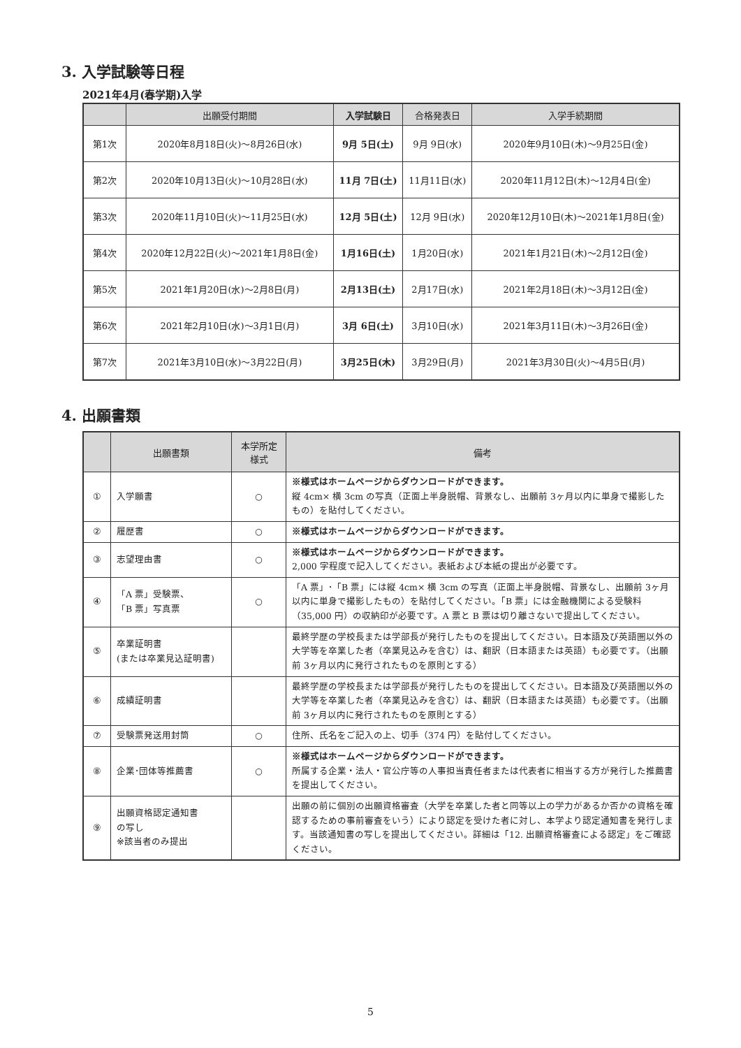3. 入学試験等日程
2021年4月(春学期)入学
| | 出願受付期間 | 入学試験日 | 合格発表日 | 入学手続期間 |
| --- | --- | --- | --- | --- |
| 第1次 | 2020年8月18日(火)〜8月26日(水) | 9月 5日(土) | 9月 9日(水) | 2020年9月10日(木)〜9月25日(金) |
| 第2次 | 2020年10月13日(火)〜10月28日(水) | 11月 7日(土) | 11月11日(水) | 2020年11月12日(木)〜12月4日(金) |
| 第3次 | 2020年11月10日(火)〜11月25日(水) | 12月 5日(土) | 12月 9日(水) | 2020年12月10日(木)〜2021年1月8日(金) |
| 第4次 | 2020年12月22日(火)〜2021年1月8日(金) | 1月16日(土) | 1月20日(水) | 2021年1月21日(木)〜2月12日(金) |
| 第5次 | 2021年1月20日(水)〜2月8日(月) | 2月13日(土) | 2月17日(水) | 2021年2月18日(木)〜3月12日(金) |
| 第6次 | 2021年2月10日(水)〜3月1日(月) | 3月 6日(土) | 3月10日(水) | 2021年3月11日(木)〜3月26日(金) |
| 第7次 | 2021年3月10日(水)〜3月22日(月) | 3月25日(木) | 3月29日(月) | 2021年3月30日(火)〜4月5日(月) |
4. 出願書類
| | 出願書類 | 本学所定 様式 | 備考 |
| --- | --- | --- | --- |
| ① | 入学願書 | ○ | ※様式はホームページからダウンロードができます。 縦 4cm× 横 3cm の写真（正面上半身脱帽、背景なし、出願前 3ヶ月以内に単身で撮影したもの）を貼付してください。 |
| ② | 履歴書 | ○ | ※様式はホームページからダウンロードができます。 |
| ③ | 志望理由書 | ○ | ※様式はホームページからダウンロードができます。 2,000 字程度で記入してください。表紙および本紙の提出が必要です。 |
| ④ | 「A 票」受験票、 「B 票」写真票 | ○ | 「A 票」･「B 票」には縦 4cm× 横 3cm の写真（正面上半身脱帽、背景なし、出願前 3ヶ月以内に単身で撮影したもの）を貼付してください。「B 票」には金融機関による受験料（35,000 円）の収納印が必要です。A 票と B 票は切り離さないで提出してください。 |
| ⑤ | 卒業証明書 (または卒業見込証明書) | | 最終学歴の学校長または学部長が発行したものを提出してください。日本語及び英語圏以外の大学等を卒業した者（卒業見込みを含む）は、翻訳（日本語または英語）も必要です。（出願前 3ヶ月以内に発行されたものを原則とする） |
| ⑥ | 成績証明書 | | 最終学歴の学校長または学部長が発行したものを提出してください。日本語及び英語圏以外の大学等を卒業した者（卒業見込みを含む）は、翻訳（日本語または英語）も必要です。（出願前 3ヶ月以内に発行されたものを原則とする） |
| ⑦ | 受験票発送用封筒 | ○ | 住所、氏名をご記入の上、切手（374 円）を貼付してください。 |
| ⑧ | 企業･団体等推薦書 | ○ | ※様式はホームページからダウンロードができます。 所属する企業・法人・官公庁等の人事担当責任者または代表者に相当する方が発行した推薦書を提出してください。 |
| ⑨ | 出願資格認定通知書 の写し ※該当者のみ提出 | | 出願の前に個別の出願資格審査（大学を卒業した者と同等以上の学力があるか否かの資格を確認するための事前審査をいう）により認定を受けた者に対し、本学より認定通知書を発行します。当該通知書の写しを提出してください。詳細は「12. 出願資格審査による認定」をご確認ください。 |
5